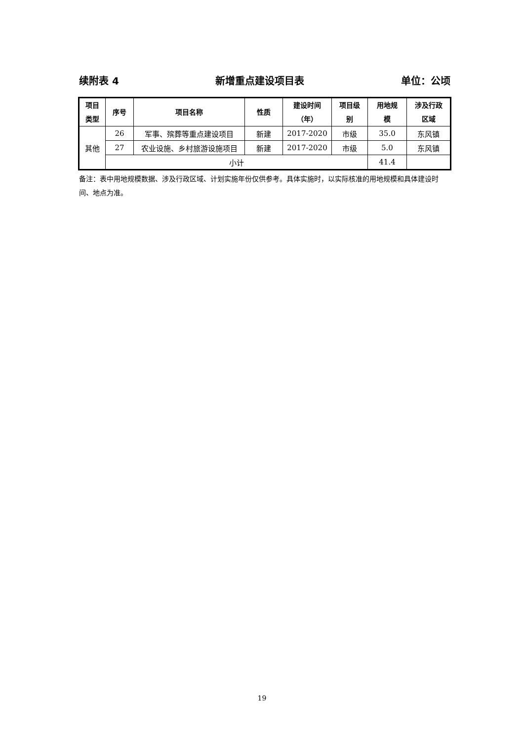续附表 4 新增重点建设项目表 单位：公顷
| 项目 类型 | 序号 | 项目名称 | 性质 | 建设时间 （年） | 项目级 别 | 用地规 模 | 涉及行政 区域 |
| --- | --- | --- | --- | --- | --- | --- | --- |
| 其他 | 26 | 军事、殡葬等重点建设项目 | 新建 | 2017-2020 | 市级 | 35.0 | 东风镇 |
| | 27 | 农业设施、乡村旅游设施项目 | 新建 | 2017-2020 | 市级 | 5.0 | 东风镇 |
| | 小计 | | | | | 41.4 | |
备注：表中用地规模数据、涉及行政区域、计划实施年份仅供参考。具体实施时，以实际核准的用地规模和具体建设时间、地点为准。
19